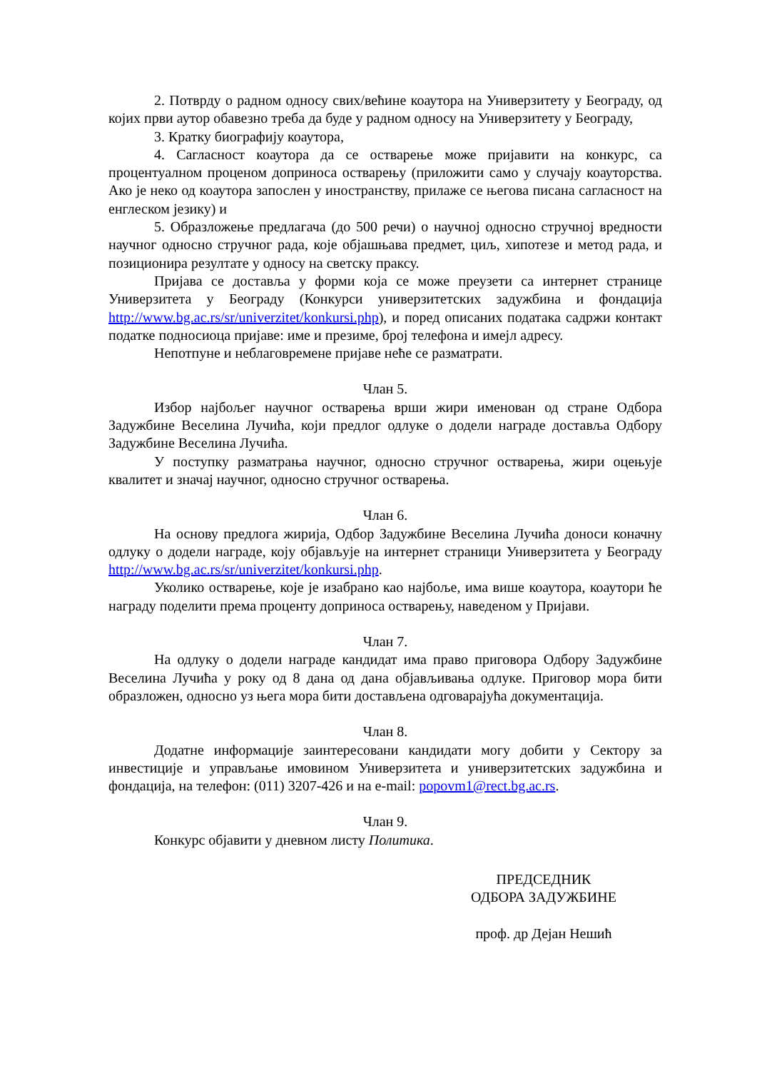2. Потврду о радном односу свих/већине коаутора на Универзитету у Београду, од којих први аутор обавезно треба да буде у радном односу на Универзитету у Београду,
3. Кратку биографију коаутора,
4. Сагласност коаутора да се остварење може пријавити на конкурс, са процентуалном проценом доприноса остварењу (приложити само у случају коауторства. Ако је неко од коаутора запослен у иностранству, прилаже се његова писана сагласност на енглеском језику) и
5. Образложење предлагача (до 500 речи) о научној односно стручној вредности научног односно стручног рада, које објашњава предмет, циљ, хипотезе и метод рада, и позиционира резултате у односу на светску праксу.
Пријава се доставља у форми која се може преузети са интернет странице Универзитета у Београду (Конкурси универзитетских задужбина и фондација http://www.bg.ac.rs/sr/univerzitet/konkursi.php), и поред описаних података садржи контакт податке подносиоца пријаве: име и презиме, број телефона и имејл адресу.
Непотпуне и неблаговремене пријаве неће се разматрати.
Члан 5.
Избор најбољег научног остварења врши жири именован од стране Одбора Задужбине Веселина Лучића, који предлог одлуке о додели награде доставља Одбору Задужбине Веселина Лучића.
У поступку разматрања научног, односно стручног остварења, жири оцењује квалитет и значај научног, односно стручног остварења.
Члан 6.
На основу предлога жирија, Одбор Задужбине Веселина Лучића доноси коначну одлуку о додели награде, коју објављује на интернет страници Универзитета у Београду http://www.bg.ac.rs/sr/univerzitet/konkursi.php.
Уколико остварење, које је изабрано као најбоље, има више коаутора, коаутори ће награду поделити према проценту доприноса остварењу, наведеном у Пријави.
Члан 7.
На одлуку о додели награде кандидат има право приговора Одбору Задужбине Веселина Лучића у року од 8 дана од дана објављивања одлуке. Приговор мора бити образложен, односно уз њега мора бити достављена одговарајућа документација.
Члан 8.
Додатне информације заинтересовани кандидати могу добити у Сектору за инвестиције и управљање имовином Универзитета и универзитетских задужбина и фондација, на телефон: (011) 3207-426 и на e-mail: popovm1@rect.bg.ac.rs.
Члан 9.
Конкурс објавити у дневном листу Политика.
ПРЕДСЕДНИК
ОДБОРА ЗАДУЖБИНЕ
проф. др Дејан Нешић